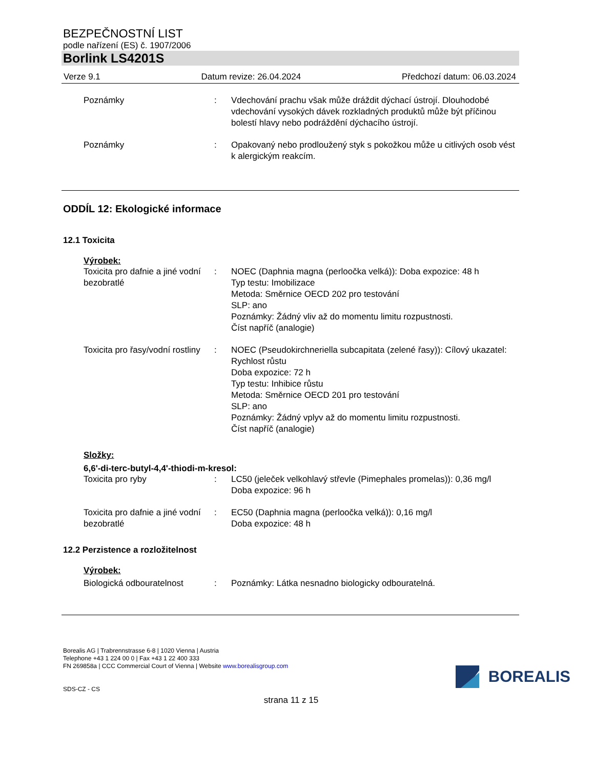BEZPEČNOSTNÍ LIST
podle nařízení (ES) č. 1907/2006
Borlink LS4201S
Verze 9.1 Datum revize: 26.04.2024 Předchozí datum: 06.03.2024
Poznámky : Vdechování prachu však může dráždit dýchací ústrojí. Dlouhodobé vdechování vysokých dávek rozkladných produktů může být příčinou bolestí hlavy nebo podráždění dýchacího ústrojí.
Poznámky : Opakovaný nebo prodloužený styk s pokožkou může u citlivých osob vést k alergickým reakcím.
ODDÍL 12: Ekologické informace
12.1 Toxicita
Výrobek:
Toxicita pro dafnie a jiné vodní bezobratlé
: NOEC (Daphnia magna (perloočka velká)): Doba expozice: 48 h
Typ testu: Imobilizace
Metoda: Směrnice OECD 202 pro testování
SLP: ano
Poznámky: Žádný vliv až do momentu limitu rozpustnosti.
Číst napříč (analogie)
Toxicita pro řasy/vodní rostliny
: NOEC (Pseudokirchneriella subcapitata (zelené řasy)): Cílový ukazatel: Rychlost růstu
Doba expozice: 72 h
Typ testu: Inhibice růstu
Metoda: Směrnice OECD 201 pro testování
SLP: ano
Poznámky: Žádný vplyv až do momentu limitu rozpustnosti.
Číst napříč (analogie)
Složky:
6,6'-di-terc-butyl-4,4'-thiodi-m-kresol:
Toxicita pro ryby : LC50 (jeleček velkohlavý střevle (Pimephales promelas)): 0,36 mg/l
Doba expozice: 96 h
Toxicita pro dafnie a jiné vodní bezobratlé
: EC50 (Daphnia magna (perloočka velká)): 0,16 mg/l
Doba expozice: 48 h
12.2 Perzistence a rozložitelnost
Výrobek:
Biologická odbouratelnost : Poznámky: Látka nesnadno biologicky odbouratelná.
Borealis AG | Trabrennstrasse 6-8 | 1020 Vienna | Austria
Telephone +43 1 224 00 0 | Fax +43 1 22 400 333
FN 269858a | CCC Commercial Court of Vienna | Website www.borealisgroup.com
SDS-CZ - CS
BOREALIS
strana 11 z 15